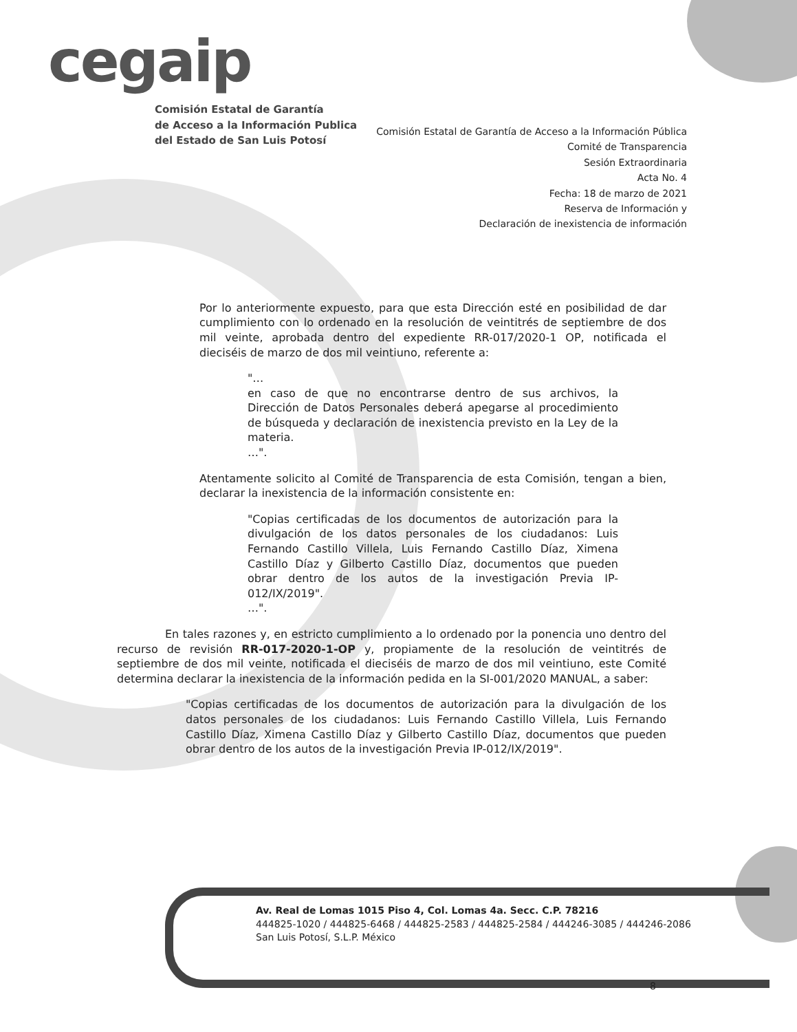cegaip
Comisión Estatal de Garantía
de Acceso a la Información Publica
del Estado de San Luis Potosí
Comisión Estatal de Garantía de Acceso a la Información Pública
Comité de Transparencia
Sesión Extraordinaria
Acta No. 4
Fecha: 18 de marzo de 2021
Reserva de Información y
Declaración de inexistencia de información
Por lo anteriormente expuesto, para que esta Dirección esté en posibilidad de dar cumplimiento con lo ordenado en la resolución de veintitrés de septiembre de dos mil veinte, aprobada dentro del expediente RR-017/2020-1 OP, notificada el dieciséis de marzo de dos mil veintiuno, referente a:
"…
en caso de que no encontrarse dentro de sus archivos, la Dirección de Datos Personales deberá apegarse al procedimiento de búsqueda y declaración de inexistencia previsto en la Ley de la materia.
…".
Atentamente solicito al Comité de Transparencia de esta Comisión, tengan a bien, declarar la inexistencia de la información consistente en:
"Copias certificadas de los documentos de autorización para la divulgación de los datos personales de los ciudadanos: Luis Fernando Castillo Villela, Luis Fernando Castillo Díaz, Ximena Castillo Díaz y Gilberto Castillo Díaz, documentos que pueden obrar dentro de los autos de la investigación Previa IP-012/IX/2019".
…".
En tales razones y, en estricto cumplimiento a lo ordenado por la ponencia uno dentro del recurso de revisión RR-017-2020-1-OP y, propiamente de la resolución de veintitrés de septiembre de dos mil veinte, notificada el dieciséis de marzo de dos mil veintiuno, este Comité determina declarar la inexistencia de la información pedida en la SI-001/2020 MANUAL, a saber:
"Copias certificadas de los documentos de autorización para la divulgación de los datos personales de los ciudadanos: Luis Fernando Castillo Villela, Luis Fernando Castillo Díaz, Ximena Castillo Díaz y Gilberto Castillo Díaz, documentos que pueden obrar dentro de los autos de la investigación Previa IP-012/IX/2019".
Av. Real de Lomas 1015 Piso 4, Col. Lomas 4a. Secc. C.P. 78216
444825-1020 / 444825-6468 / 444825-2583 / 444825-2584 / 444246-3085 / 444246-2086
San Luis Potosí, S.L.P. México
8